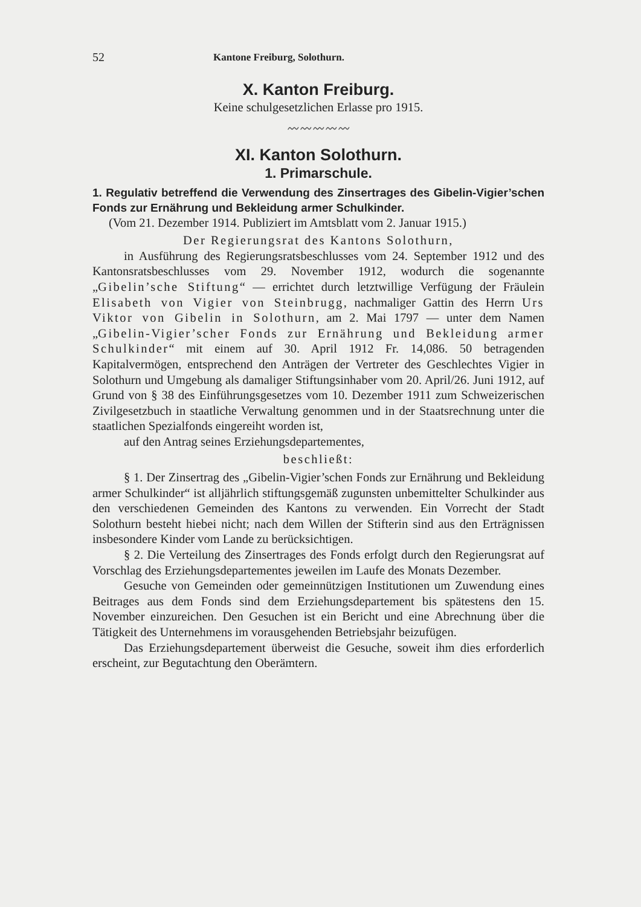52 Kantone Freiburg, Solothurn.
X. Kanton Freiburg.
Keine schulgesetzlichen Erlasse pro 1915.
〰〰〰〰〰
XI. Kanton Solothurn.
1. Primarschule.
1. Regulativ betreffend die Verwendung des Zinsertrages des Gibelin-Vigier’schen Fonds zur Ernährung und Bekleidung armer Schulkinder.
(Vom 21. Dezember 1914. Publiziert im Amtsblatt vom 2. Januar 1915.)
Der Regierungsrat des Kantons Solothurn,
in Ausführung des Regierungsratsbeschlusses vom 24. September 1912 und des Kantonsratsbeschlusses vom 29. November 1912, wodurch die sogenannte „Gibelin’sche Stiftung“ — errichtet durch letztwillige Verfügung der Fräulein Elisabeth von Vigier von Steinbrugg, nachmaliger Gattin des Herrn Urs Viktor von Gibelin in Solothurn, am 2. Mai 1797 — unter dem Namen „Gibelin-Vigier’scher Fonds zur Ernährung und Bekleidung armer Schulkinder“ mit einem auf 30. April 1912 Fr. 14,086. 50 betragenden Kapitalvermögen, entsprechend den Anträgen der Vertreter des Geschlechtes Vigier in Solothurn und Umgebung als damaliger Stiftungsinhaber vom 20. April/26. Juni 1912, auf Grund von § 38 des Einführungsgesetzes vom 10. Dezember 1911 zum Schweizerischen Zivilgesetzbuch in staatliche Verwaltung genommen und in der Staatsrechnung unter die staatlichen Spezialfonds eingereiht worden ist,
auf den Antrag seines Erziehungsdepartementes,
beschließt:
§ 1. Der Zinsertrag des „Gibelin-Vigier’schen Fonds zur Ernährung und Bekleidung armer Schulkinder“ ist alljährlich stiftungsgemäß zugunsten unbemittelter Schulkinder aus den verschiedenen Gemeinden des Kantons zu verwenden. Ein Vorrecht der Stadt Solothurn besteht hiebei nicht; nach dem Willen der Stifterin sind aus den Erträgnissen insbesondere Kinder vom Lande zu berücksichtigen.
§ 2. Die Verteilung des Zinsertrages des Fonds erfolgt durch den Regierungsrat auf Vorschlag des Erziehungsdepartementes jeweilen im Laufe des Monats Dezember.
Gesuche von Gemeinden oder gemeinnützigen Institutionen um Zuwendung eines Beitrages aus dem Fonds sind dem Erziehungsdepartement bis spätestens den 15. November einzureichen. Den Gesuchen ist ein Bericht und eine Abrechnung über die Tätigkeit des Unternehmens im vorausgehenden Betriebsjahr beizufügen.
Das Erziehungsdepartement überweist die Gesuche, soweit ihm dies erforderlich erscheint, zur Begutachtung den Oberämtern.